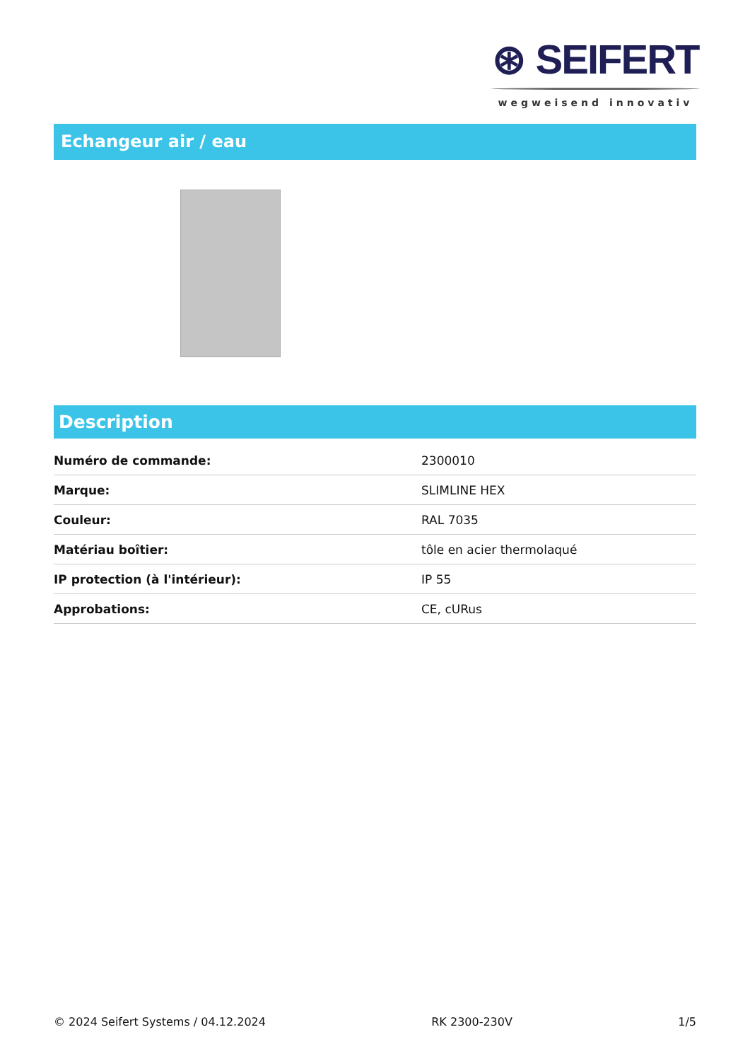⊛ SEIFERT
wegweisend innovativ
Echangeur air / eau
Description
| Numéro de commande: | 2300010 |
| Marque: | SLIMLINE HEX |
| Couleur: | RAL 7035 |
| Matériau boîtier: | tôle en acier thermolaqué |
| IP protection (à l'intérieur): | IP 55 |
| Approbations: | CE, cURus |
© 2024 Seifert Systems / 04.12.2024 RK 2300-230V 1/5